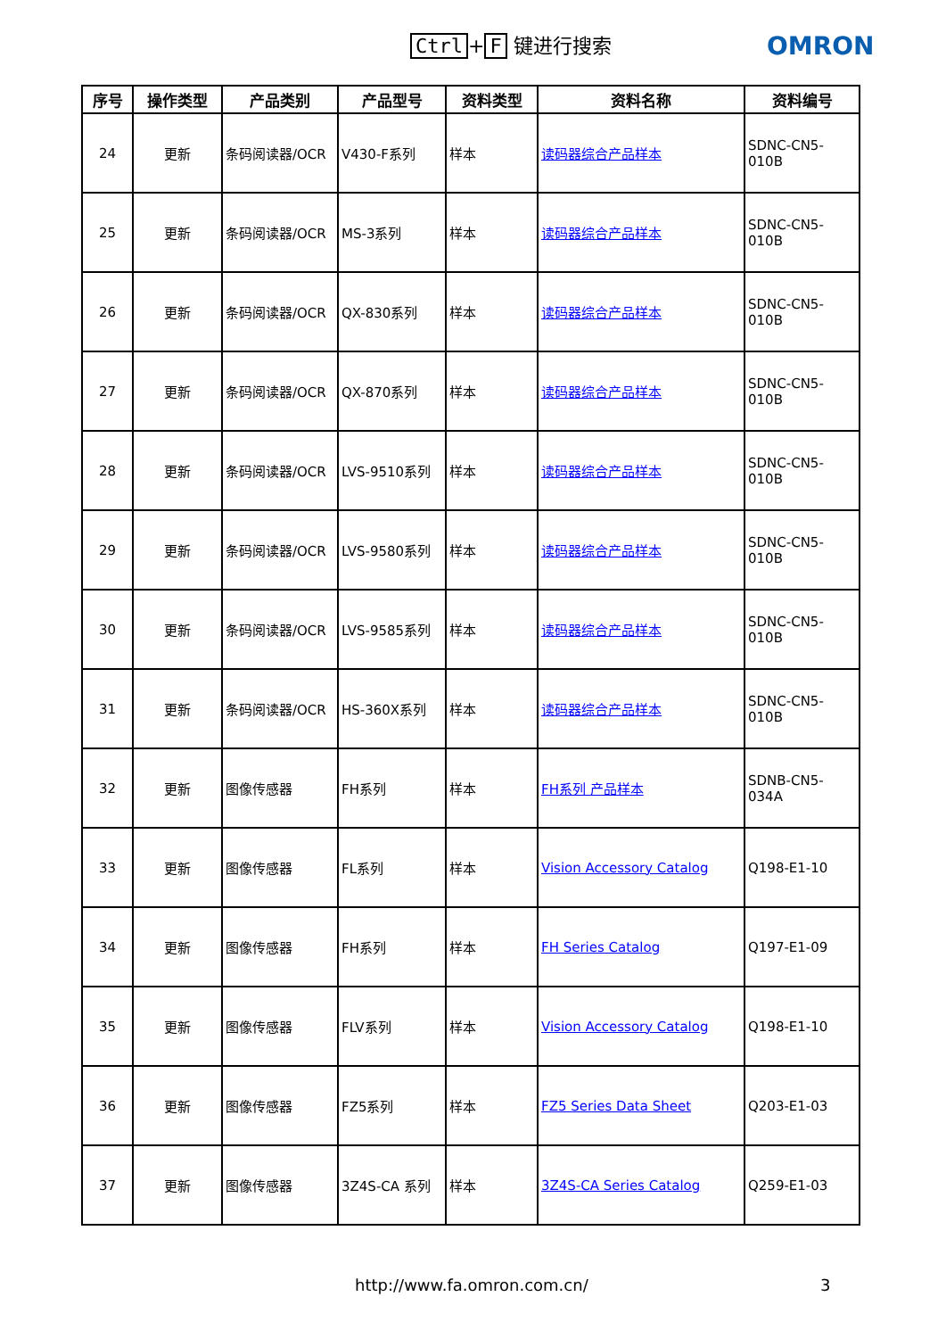Ctrl + F 键进行搜索 OMRON
| 序号 | 操作类型 | 产品类别 | 产品型号 | 资料类型 | 资料名称 | 资料编号 |
| --- | --- | --- | --- | --- | --- | --- |
| 24 | 更新 | 条码阅读器/OCR | V430-F系列 | 样本 | 读码器综合产品样本 | SDNC-CN5-010B |
| 25 | 更新 | 条码阅读器/OCR | MS-3系列 | 样本 | 读码器综合产品样本 | SDNC-CN5-010B |
| 26 | 更新 | 条码阅读器/OCR | QX-830系列 | 样本 | 读码器综合产品样本 | SDNC-CN5-010B |
| 27 | 更新 | 条码阅读器/OCR | QX-870系列 | 样本 | 读码器综合产品样本 | SDNC-CN5-010B |
| 28 | 更新 | 条码阅读器/OCR | LVS-9510系列 | 样本 | 读码器综合产品样本 | SDNC-CN5-010B |
| 29 | 更新 | 条码阅读器/OCR | LVS-9580系列 | 样本 | 读码器综合产品样本 | SDNC-CN5-010B |
| 30 | 更新 | 条码阅读器/OCR | LVS-9585系列 | 样本 | 读码器综合产品样本 | SDNC-CN5-010B |
| 31 | 更新 | 条码阅读器/OCR | HS-360X系列 | 样本 | 读码器综合产品样本 | SDNC-CN5-010B |
| 32 | 更新 | 图像传感器 | FH系列 | 样本 | FH系列 产品样本 | SDNB-CN5-034A |
| 33 | 更新 | 图像传感器 | FL系列 | 样本 | Vision Accessory Catalog | Q198-E1-10 |
| 34 | 更新 | 图像传感器 | FH系列 | 样本 | FH Series Catalog | Q197-E1-09 |
| 35 | 更新 | 图像传感器 | FLV系列 | 样本 | Vision Accessory Catalog | Q198-E1-10 |
| 36 | 更新 | 图像传感器 | FZ5系列 | 样本 | FZ5 Series Data Sheet | Q203-E1-03 |
| 37 | 更新 | 图像传感器 | 3Z4S-CA 系列 | 样本 | 3Z4S-CA Series Catalog | Q259-E1-03 |
http://www.fa.omron.com.cn/ 3